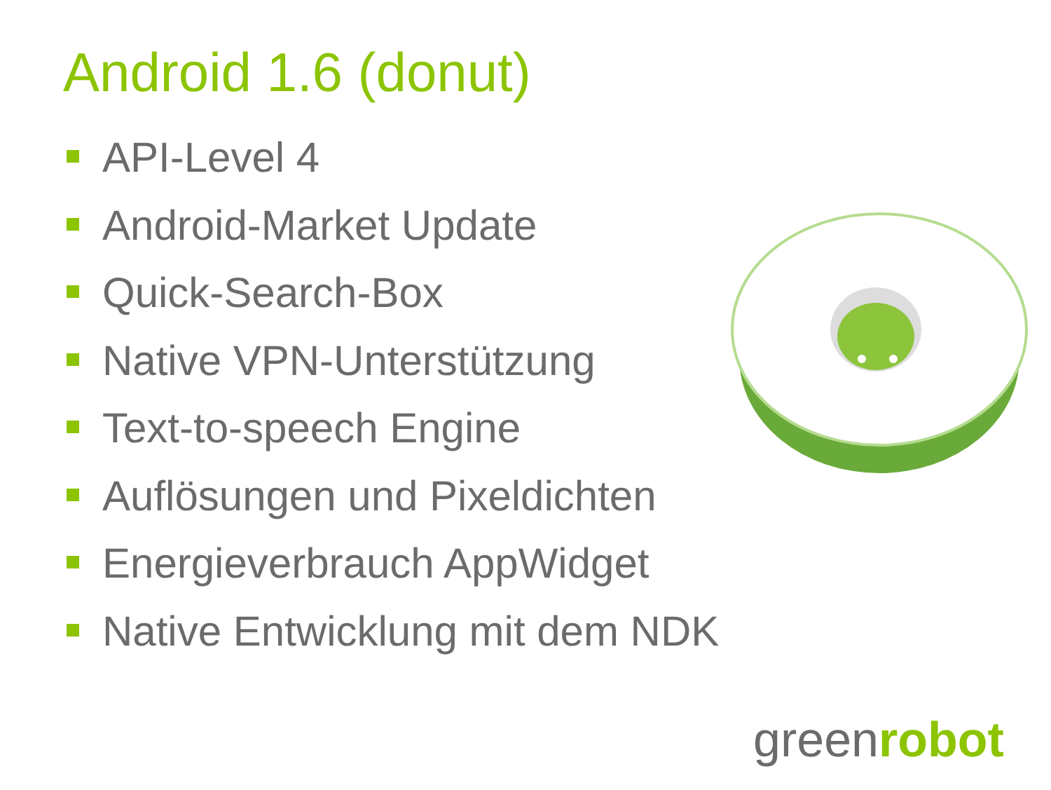Android 1.6 (donut)
API-Level 4
Android-Market Update
Quick-Search-Box
Native VPN-Unterstützung
Text-to-speech Engine
Auflösungen und Pixeldichten
Energieverbrauch AppWidget
Native Entwicklung mit dem NDK
greenrobot